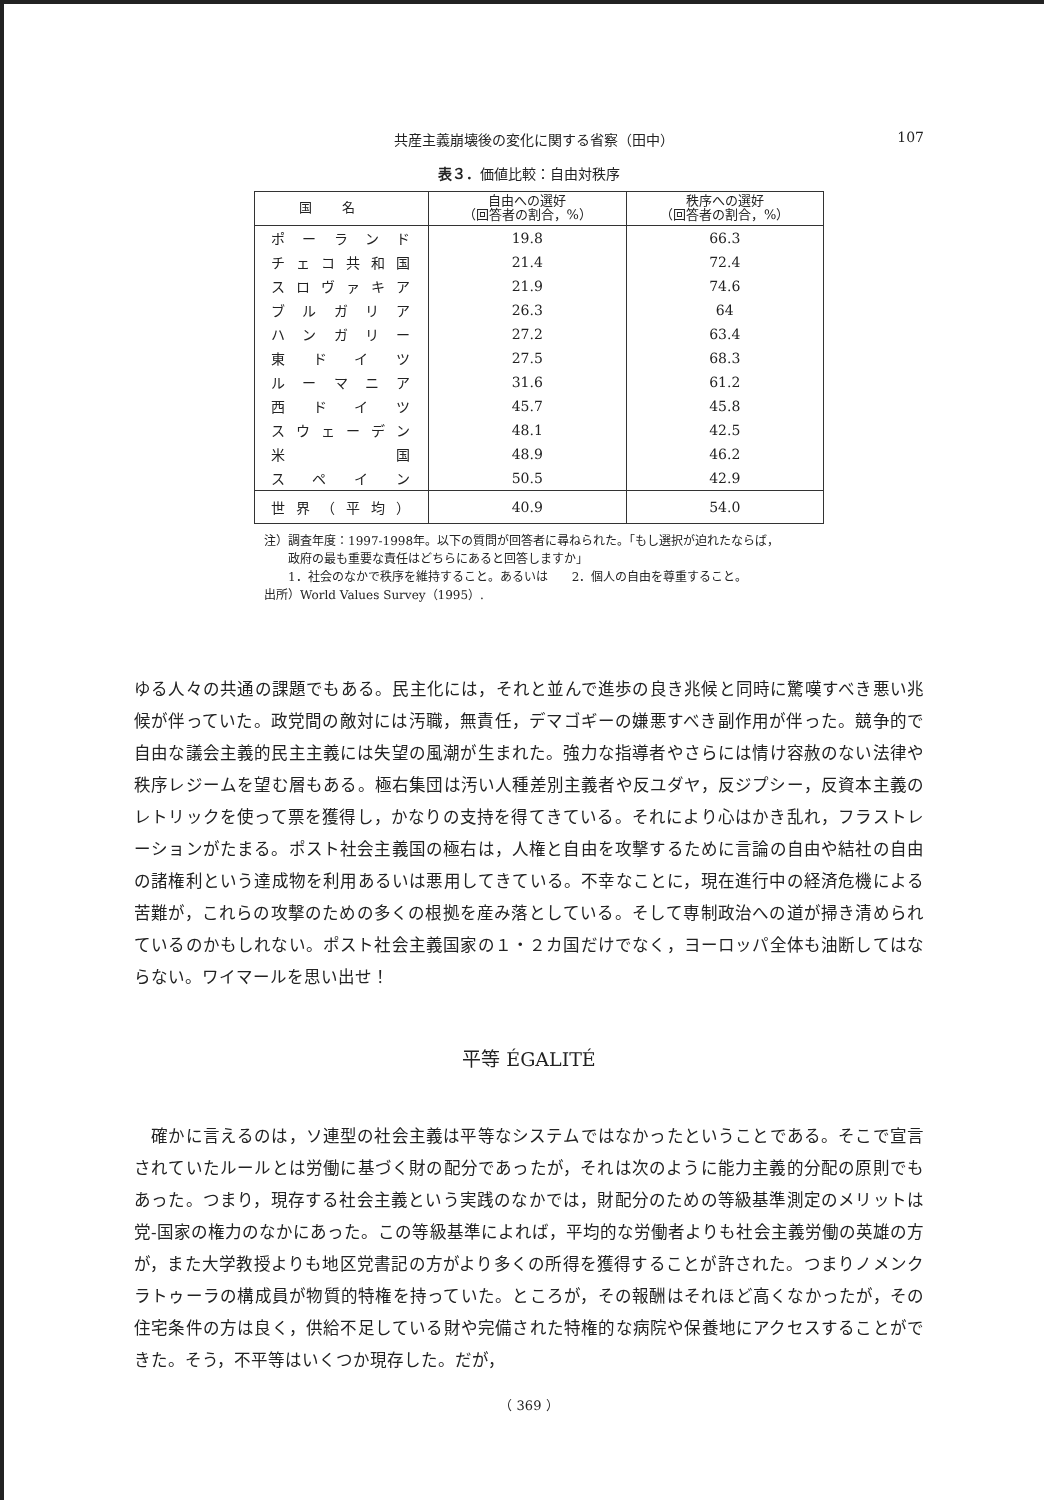共産主義崩壊後の変化に関する省察（田中） 107
表３．価値比較：自由対秩序
| 国名 | 自由への選好 （回答者の割合，%） | 秩序への選好 （回答者の割合，%） |
| --- | --- | --- |
| ポーランド | 19.8 | 66.3 |
| チェコ共和国 | 21.4 | 72.4 |
| スロヴァキア | 21.9 | 74.6 |
| ブルガリア | 26.3 | 64 |
| ハンガリー | 27.2 | 63.4 |
| 東ドイツ | 27.5 | 68.3 |
| ルーマニア | 31.6 | 61.2 |
| 西ドイツ | 45.7 | 45.8 |
| スウェーデン | 48.1 | 42.5 |
| 米国 | 48.9 | 46.2 |
| スペイン | 50.5 | 42.9 |
| 世界（平均） | 40.9 | 54.0 |
注）調査年度：1997-1998年。以下の質問が回答者に尋ねられた。「もし選択が迫れたならば，
　　政府の最も重要な責任はどちらにあると回答しますか」
　　1．社会のなかで秩序を維持すること。あるいは　　2．個人の自由を尊重すること。
出所）World Values Survey（1995）.
ゆる人々の共通の課題でもある。民主化には，それと並んで進歩の良き兆候と同時に驚嘆すべき悪い兆候が伴っていた。政党間の敵対には汚職，無責任，デマゴギーの嫌悪すべき副作用が伴った。競争的で自由な議会主義的民主主義には失望の風潮が生まれた。強力な指導者やさらには情け容赦のない法律や秩序レジームを望む層もある。極右集団は汚い人種差別主義者や反ユダヤ，反ジプシー，反資本主義のレトリックを使って票を獲得し，かなりの支持を得てきている。それにより心はかき乱れ，フラストレーションがたまる。ポスト社会主義国の極右は，人権と自由を攻撃するために言論の自由や結社の自由の諸権利という達成物を利用あるいは悪用してきている。不幸なことに，現在進行中の経済危機による苦難が，これらの攻撃のための多くの根拠を産み落としている。そして専制政治への道が掃き清められているのかもしれない。ポスト社会主義国家の１・２カ国だけでなく，ヨーロッパ全体も油断してはならない。ワイマールを思い出せ！
平等 ÉGALITÉ
　確かに言えるのは，ソ連型の社会主義は平等なシステムではなかったということである。そこで宣言されていたルールとは労働に基づく財の配分であったが，それは次のように能力主義的分配の原則でもあった。つまり，現存する社会主義という実践のなかでは，財配分のための等級基準測定のメリットは党‐国家の権力のなかにあった。この等級基準によれば，平均的な労働者よりも社会主義労働の英雄の方が，また大学教授よりも地区党書記の方がより多くの所得を獲得することが許された。つまりノメンクラトゥーラの構成員が物質的特権を持っていた。ところが，その報酬はそれほど高くなかったが，その住宅条件の方は良く，供給不足している財や完備された特権的な病院や保養地にアクセスすることができた。そう，不平等はいくつか現存した。だが，
（ 369 ）